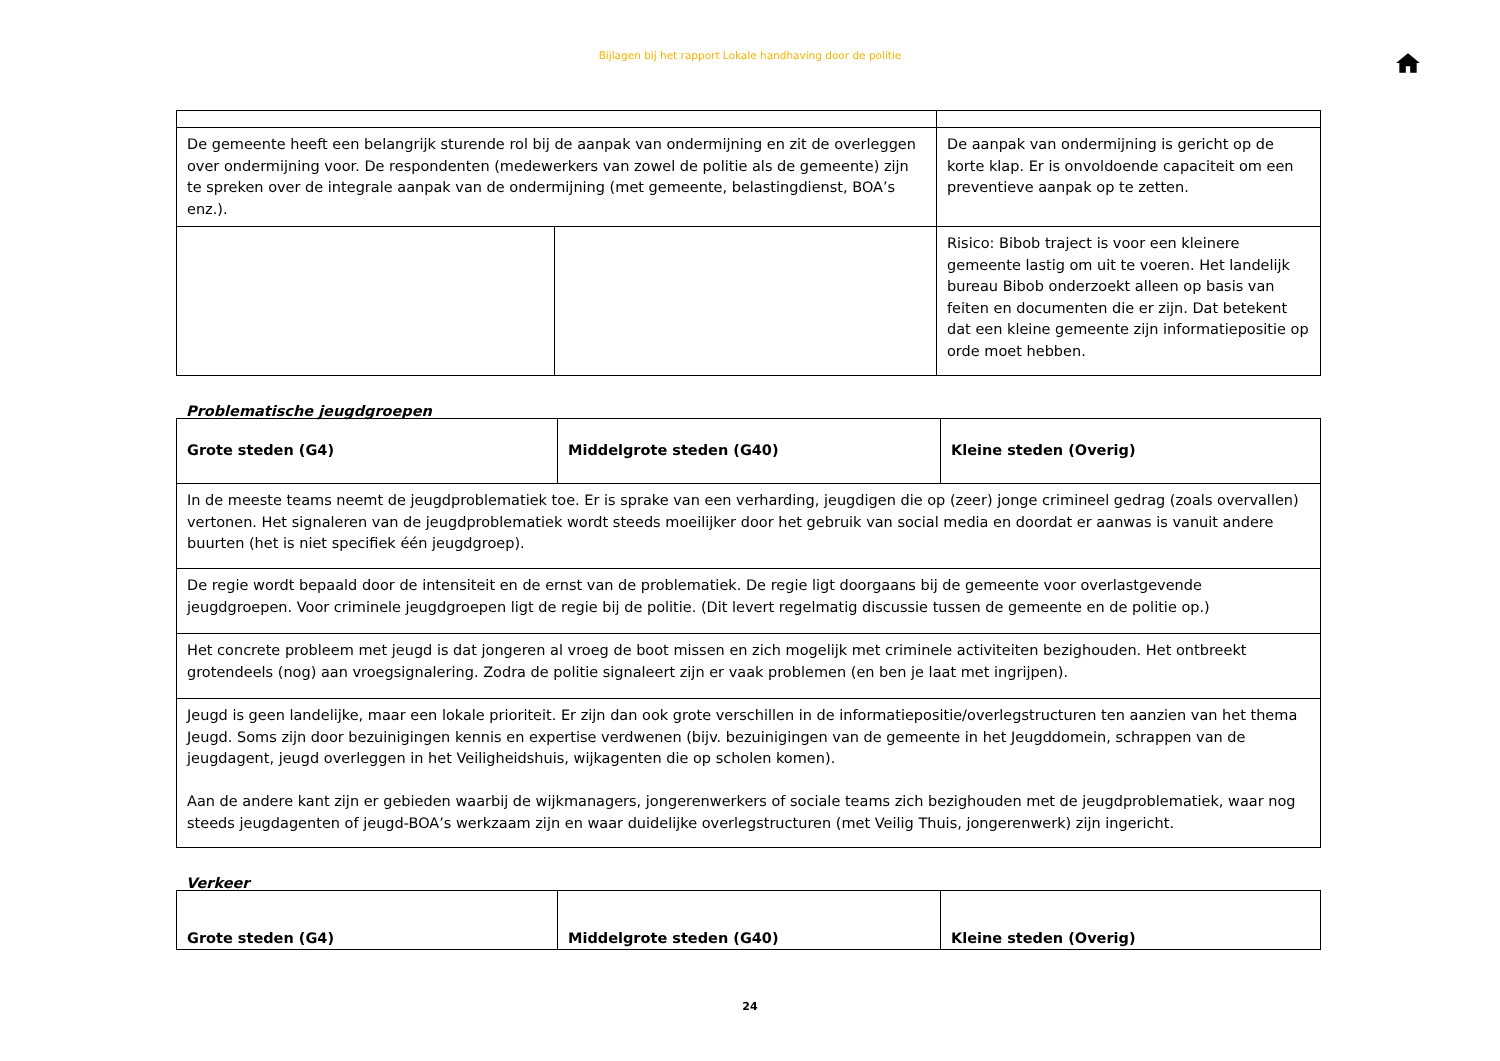Bijlagen bij het rapport Lokale handhaving door de politie
| De gemeente heeft een belangrijk sturende rol bij de aanpak van ondermijning en zit de overleggen over ondermijning voor. De respondenten (medewerkers van zowel de politie als de gemeente) zijn te spreken over de integrale aanpak van de ondermijning (met gemeente, belastingdienst, BOA’s enz.). | | De aanpak van ondermijning is gericht op de korte klap. Er is onvoldoende capaciteit om een preventieve aanpak op te zetten. |
| | | Risico: Bibob traject is voor een kleinere gemeente lastig om uit te voeren. Het landelijk bureau Bibob onderzoekt alleen op basis van feiten en documenten die er zijn. Dat betekent dat een kleine gemeente zijn informatiepositie op orde moet hebben. |
Problematische jeugdgroepen
| Grote steden (G4) | Middelgrote steden (G40) | Kleine steden (Overig) |
| In de meeste teams neemt de jeugdproblematiek toe. Er is sprake van een verharding, jeugdigen die op (zeer) jonge crimineel gedrag (zoals overvallen) vertonen. Het signaleren van de jeugdproblematiek wordt steeds moeilijker door het gebruik van social media en doordat er aanwas is vanuit andere buurten (het is niet specifiek één jeugdgroep). | | |
| De regie wordt bepaald door de intensiteit en de ernst van de problematiek. De regie ligt doorgaans bij de gemeente voor overlastgevende jeugdgroepen. Voor criminele jeugdgroepen ligt de regie bij de politie. (Dit levert regelmatig discussie tussen de gemeente en de politie op.) | | |
| Het concrete probleem met jeugd is dat jongeren al vroeg de boot missen en zich mogelijk met criminele activiteiten bezighouden. Het ontbreekt grotendeels (nog) aan vroegsignalering. Zodra de politie signaleert zijn er vaak problemen (en ben je laat met ingrijpen). | | |
| Jeugd is geen landelijke, maar een lokale prioriteit. Er zijn dan ook grote verschillen in de informatiepositie/overlegstructuren ten aanzien van het thema Jeugd. Soms zijn door bezuinigingen kennis en expertise verdwenen (bijv. bezuinigingen van de gemeente in het Jeugddomein, schrappen van de jeugdagent, jeugd overleggen in het Veiligheidshuis, wijkagenten die op scholen komen). Aan de andere kant zijn er gebieden waarbij de wijkmanagers, jongerenwerkers of sociale teams zich bezighouden met de jeugdproblematiek, waar nog steeds jeugdagenten of jeugd-BOA’s werkzaam zijn en waar duidelijke overlegstructuren (met Veilig Thuis, jongerenwerk) zijn ingericht. | | |
Verkeer
| Grote steden (G4) | Middelgrote steden (G40) | Kleine steden (Overig) |
24